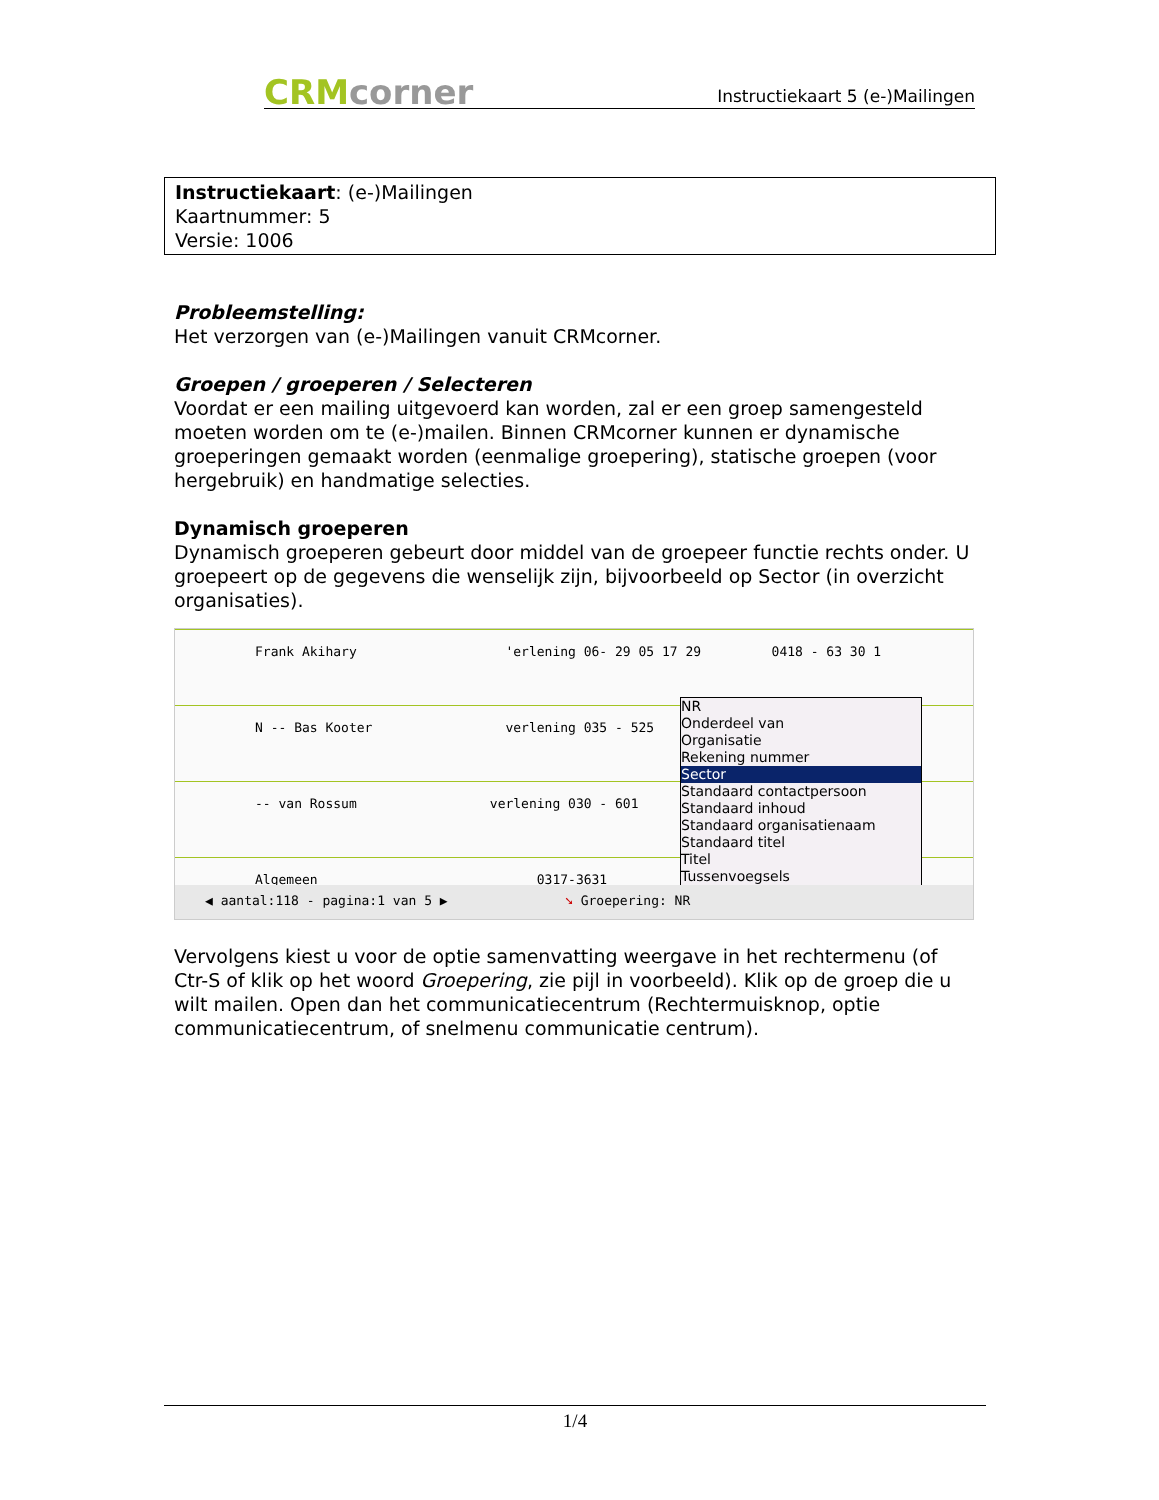CRMcorner
Instructiekaart 5 (e-)Mailingen
Instructiekaart: (e-)Mailingen
Kaartnummer: 5
Versie: 1006
Probleemstelling:
Het verzorgen van (e-)Mailingen vanuit CRMcorner.
Groepen / groeperen / Selecteren
Voordat er een mailing uitgevoerd kan worden, zal er een groep samengesteld moeten worden om te (e-)mailen. Binnen CRMcorner kunnen er dynamische groeperingen gemaakt worden (eenmalige groepering), statische groepen (voor hergebruik) en handmatige selecties.
Dynamisch groeperen
Dynamisch groeperen gebeurt door middel van de groepeer functie rechts onder. U groepeert op de gegevens die wenselijk zijn, bijvoorbeeld op Sector (in overzicht organisaties).
Frank Akihary 'erlening 06- 29 05 17 29 0418 - 63 30 1
N -- Bas Kooter verlening 035 - 525
-- van Rossum verlening 030 - 601
Algemeen 0317-3631
NR
Onderdeel van
Organisatie
Rekening nummer
Sector
Standaard contactpersoon
Standaard inhoud
Standaard organisatienaam
Standaard titel
Titel
Tussenvoegsels
◀ aantal:118 - pagina:1 van 5 ▶ ➘ Groepering: NR
Vervolgens kiest u voor de optie samenvatting weergave in het rechtermenu (of Ctr-S of klik op het woord Groepering, zie pijl in voorbeeld). Klik op de groep die u wilt mailen. Open dan het communicatiecentrum (Rechtermuisknop, optie communicatiecentrum, of snelmenu communicatie centrum).
1/4